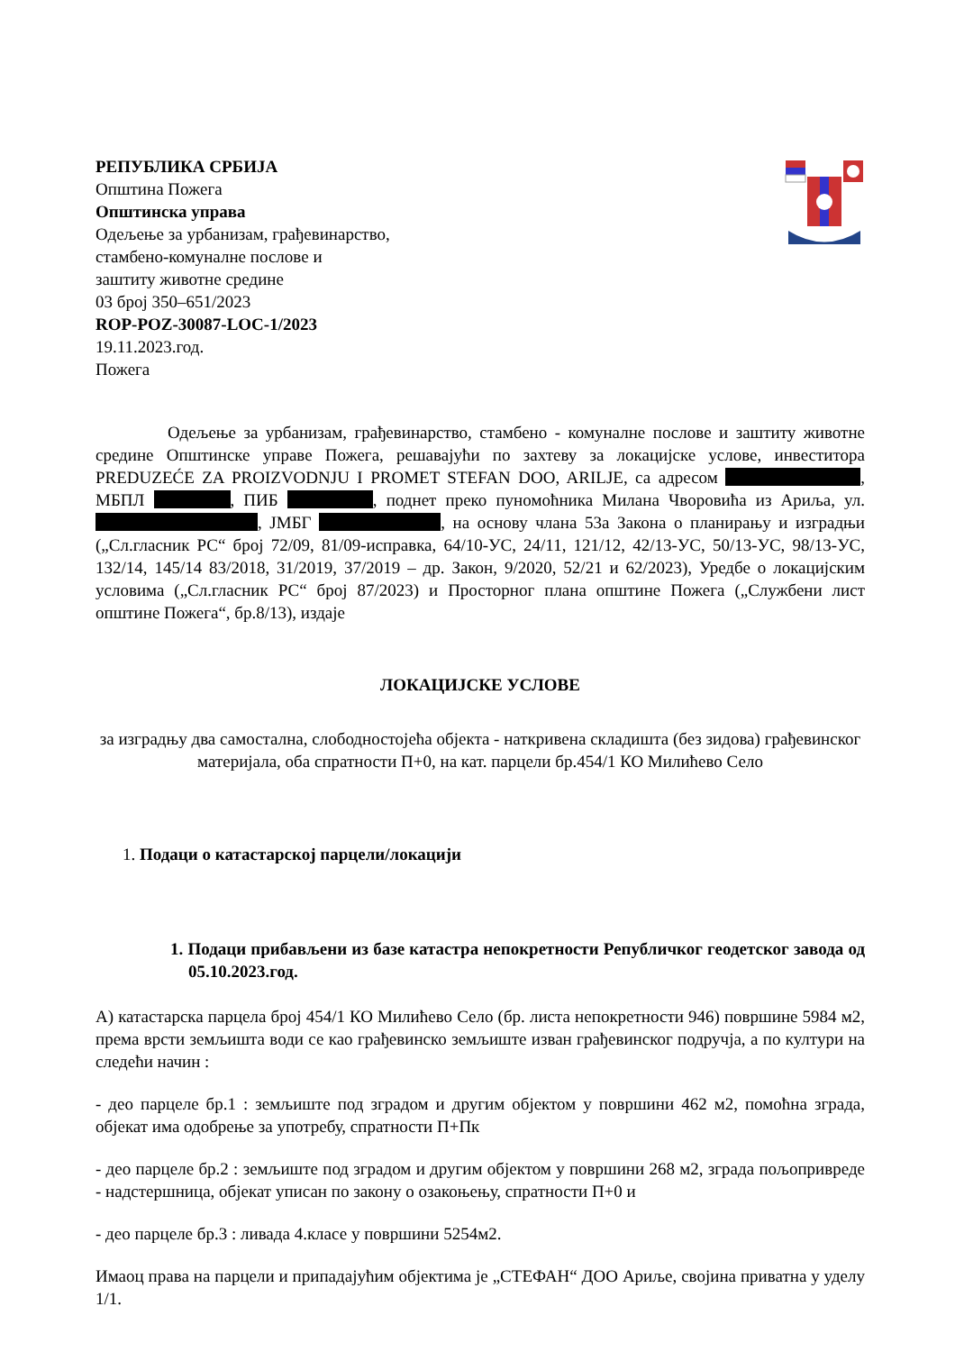РЕПУБЛИКА СРБИЈА
Општина Пожега
Општинска управа
Одељење за урбанизам, грађевинарство,
стамбено-комуналне послове и
заштиту животне средине
03 број 350–651/2023
ROP-POZ-30087-LOC-1/2023
19.11.2023.год.
Пожега
Одељење за урбанизам, грађевинарство, стамбено - комуналне послове и заштиту животне средине Општинске управе Пожега, решавајући по захтеву за локацијске услове, инвеститора PREDUZEĆE ZA PROIZVODNJU I PROMET STEFAN DOO, ARILJE, са адресом , МБПЛ , ПИБ , поднет преко пуномоћника Милана Чворовића из Ариља, ул. , ЈМБГ , на основу члана 53а Закона о планирању и изградњи („Сл.гласник РС“ број 72/09, 81/09-исправка, 64/10-УС, 24/11, 121/12, 42/13-УС, 50/13-УС, 98/13-УС, 132/14, 145/14 83/2018, 31/2019, 37/2019 – др. Закон, 9/2020, 52/21 и 62/2023), Уредбе о локацијским условима („Сл.гласник РС“ број 87/2023) и Просторног плана општине Пожега („Службени лист општине Пожега“, бр.8/13), издаје
ЛОКАЦИЈСКЕ УСЛОВЕ
за изградњу два самостална, слободностојећа објекта - наткривена складишта (без зидова) грађевинског материјала, оба спратности П+0, на кат. парцели бр.454/1 КО Милићево Село
1. Подаци о катастарској парцели/локацији
1. Подаци прибављени из базе катастра непокретности Републичког геодетског завода од 05.10.2023.год.
А) катастарска парцела број 454/1 КО Милићево Село (бр. листа непокретности 946) површине 5984 м2, према врсти земљишта води се као грађевинско земљиште изван грађевинског подручја, а по култури на следећи начин :
- део парцеле бр.1 : земљиште под зградом и другим објектом у површини 462 м2, помоћна зграда, објекат има одобрење за употребу, спратности П+Пк
- део парцеле бр.2 : земљиште под зградом и другим објектом у површини 268 м2, зграда пољопривреде - надстершница, објекат уписан по закону о озакоњењу, спратности П+0 и
- део парцеле бр.3 : ливада 4.класе у површини 5254м2.
Имаоц права на парцели и припадајућим објектима је „СТЕФАН“ ДОО Ариље, својина приватна у уделу 1/1.